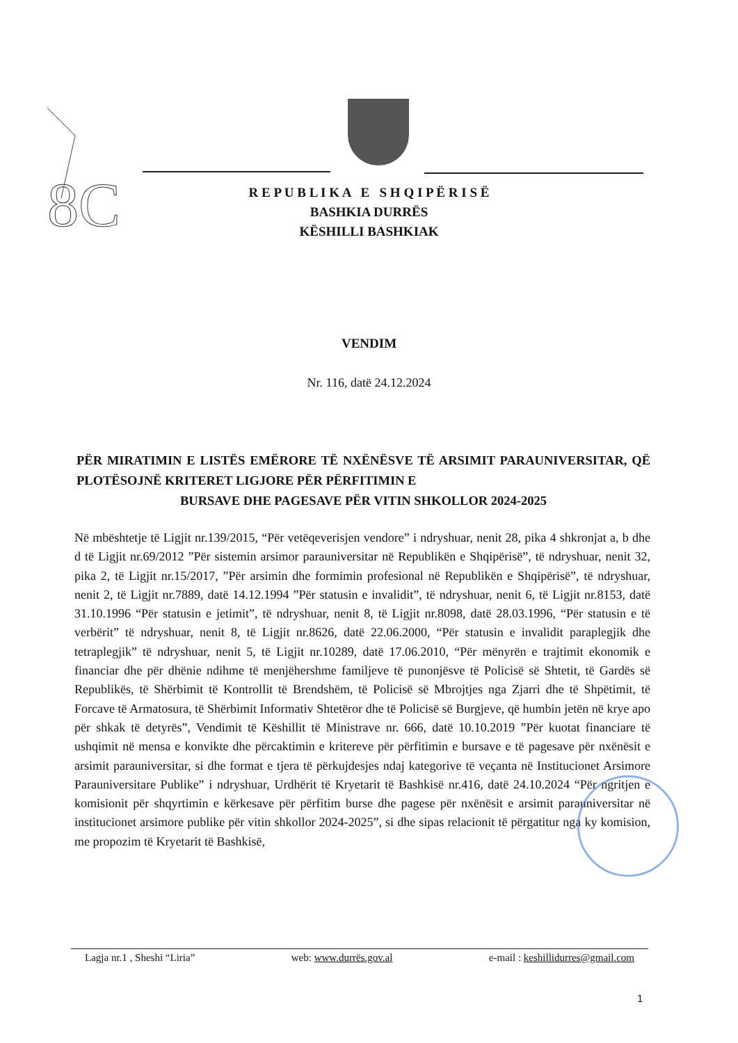8C
R E P U B L I K A E S H Q I P Ë R I S Ë
BASHKIA DURRËS
KËSHILLI BASHKIAK
VENDIM
Nr. 116, datë 24.12.2024
PËR MIRATIMIN E LISTËS EMËRORE TË NXËNËSVE TË ARSIMIT PARAUNIVERSITAR, QË PLOTËSOJNË KRITERET LIGJORE PËR PËRFITIMIN E
BURSAVE DHE PAGESAVE PËR VITIN SHKOLLOR 2024-2025
Në mbështetje të Ligjit nr.139/2015, “Për vetëqeverisjen vendore” i ndryshuar, nenit 28, pika 4 shkronjat a, b dhe d të Ligjit nr.69/2012 ”Për sistemin arsimor parauniversitar në Republikën e Shqipërisë”, të ndryshuar, nenit 32, pika 2, të Ligjit nr.15/2017, ”Për arsimin dhe formimin profesional në Republikën e Shqipërisë”, të ndryshuar, nenit 2, të Ligjit nr.7889, datë 14.12.1994 ”Për statusin e invalidit”, të ndryshuar, nenit 6, të Ligjit nr.8153, datë 31.10.1996 “Për statusin e jetimit”, të ndryshuar, nenit 8, të Ligjit nr.8098, datë 28.03.1996, “Për statusin e të verbërit” të ndryshuar, nenit 8, të Ligjit nr.8626, datë 22.06.2000, “Për statusin e invalidit paraplegjik dhe tetraplegjik” të ndryshuar, nenit 5, të Ligjit nr.10289, datë 17.06.2010, “Për mënyrën e trajtimit ekonomik e financiar dhe për dhënie ndihme të menjëhershme familjeve të punonjësve të Policisë së Shtetit, të Gardës së Republikës, të Shërbimit të Kontrollit të Brendshëm, të Policisë së Mbrojtjes nga Zjarri dhe të Shpëtimit, të Forcave të Armatosura, të Shërbimit Informativ Shtetëror dhe të Policisë së Burgjeve, që humbin jetën në krye apo për shkak të detyrës”, Vendimit të Këshillit të Ministrave nr. 666, datë 10.10.2019 ”Për kuotat financiare të ushqimit në mensa e konvikte dhe përcaktimin e kritereve për përfitimin e bursave e të pagesave për nxënësit e arsimit parauniversitar, si dhe format e tjera të përkujdesjes ndaj kategorive të veçanta në Institucionet Arsimore Parauniversitare Publike” i ndryshuar, Urdhërit të Kryetarit të Bashkisë nr.416, datë 24.10.2024 “Për ngritjen e komisionit për shqyrtimin e kërkesave për përfitim burse dhe pagese për nxënësit e arsimit parauniversitar në institucionet arsimore publike për vitin shkollor 2024-2025”, si dhe sipas relacionit të përgatitur nga ky komision, me propozim të Kryetarit të Bashkisë,
Lagja nr.1 , Sheshi “Liria” web: www.durrës.gov.al e-mail : keshillidurres@gmail.com
1